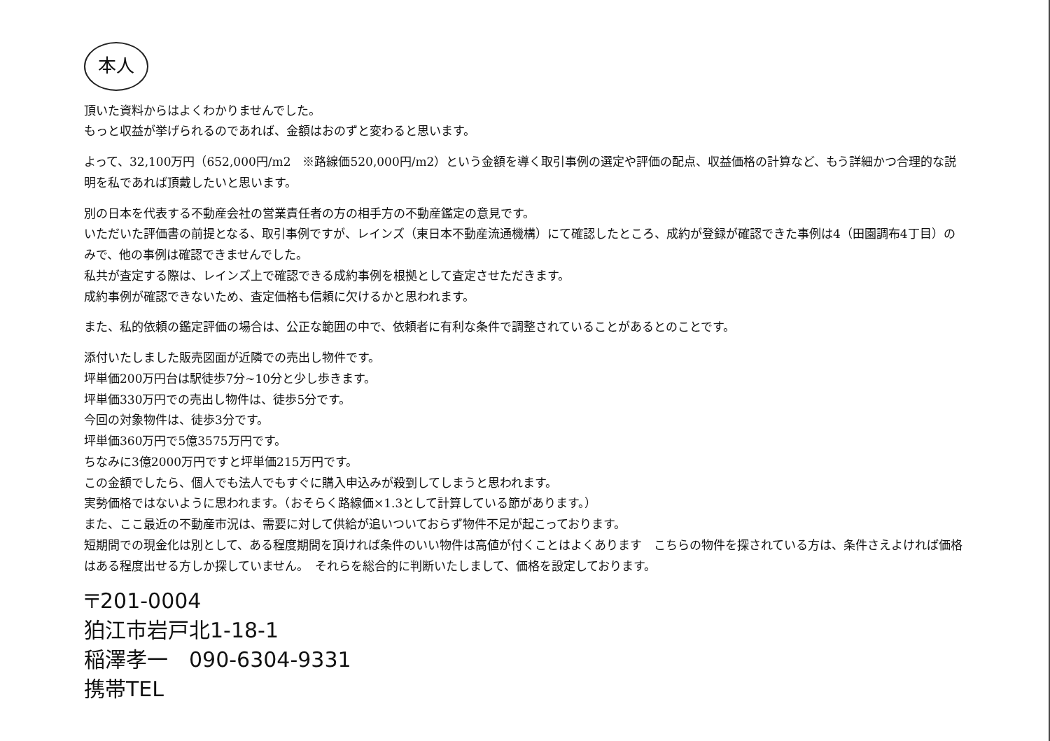本人
頂いた資料からはよくわかりませんでした。
もっと収益が挙げられるのであれば、金額はおのずと変わると思います。
よって、32,100万円（652,000円/m2　※路線価520,000円/m2）という金額を導く取引事例の選定や評価の配点、収益価格の計算など、もう詳細かつ合理的な説明を私であれば頂戴したいと思います。
別の日本を代表する不動産会社の営業責任者の方の相手方の不動産鑑定の意見です。
いただいた評価書の前提となる、取引事例ですが、レインズ（東日本不動産流通機構）にて確認したところ、成約が登録が確認できた事例は4（田園調布4丁目）のみで、他の事例は確認できませんでした。
私共が査定する際は、レインズ上で確認できる成約事例を根拠として査定させただきます。
成約事例が確認できないため、査定価格も信頼に欠けるかと思われます。
また、私的依頼の鑑定評価の場合は、公正な範囲の中で、依頼者に有利な条件で調整されていることがあるとのことです。
添付いたしました販売図面が近隣での売出し物件です。
坪単価200万円台は駅徒歩7分~10分と少し歩きます。
坪単価330万円での売出し物件は、徒歩5分です。
今回の対象物件は、徒歩3分です。
坪単価360万円で5億3575万円です。
ちなみに3億2000万円ですと坪単価215万円です。
この金額でしたら、個人でも法人でもすぐに購入申込みが殺到してしまうと思われます。
実勢価格ではないように思われます。（おそらく路線価×1.3として計算している節があります。）
また、ここ最近の不動産市況は、需要に対して供給が追いついておらず物件不足が起こっております。
短期間での現金化は別として、ある程度期間を頂ければ条件のいい物件は高値が付くことはよくあります　こちらの物件を探されている方は、条件さえよければ価格はある程度出せる方しか探していません。　それらを総合的に判断いたしまして、価格を設定しております。
〒201-0004
狛江市岩戸北1-18-1
稲澤孝一　090-6304-9331
携帯TEL